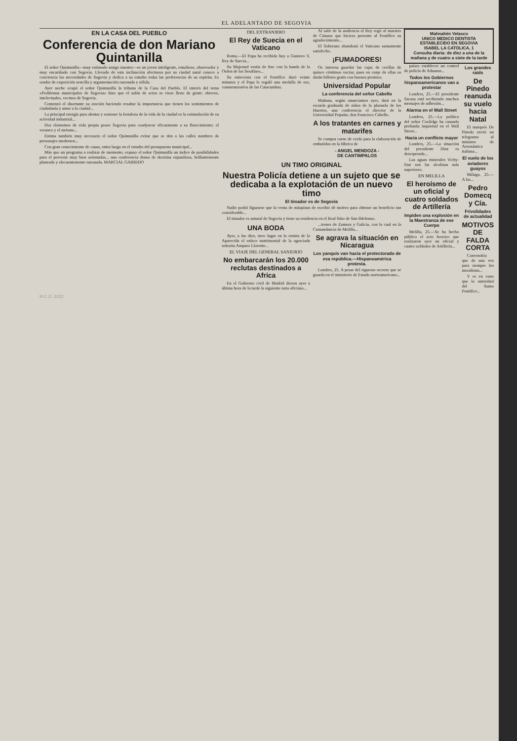EL ADELANTADO DE SEGOVIA
EN LA CASA DEL PUEBLO
Conferencia de don Mariano Quintanilla
El señor Quintanilla—muy estimado amigo nuestro—es un joven inteligente, estudioso, observador y muy encariñado con Segovia. Llevado de esta inclinación afectuosa por su ciudad natal conoce a conciencia las necesidades de Segovia y dedica a su estudio todas las preferencias de su espíritu. Es orador de exposición sencilla y argumentación razonada y sólida.
Ayer noche ocupó el señor Quintanilla la tribuna de la Casa del Pueblo. El interés del tema «Problemas municipales de Segovia» hizo que el salón de actos se viese lleno de gente: obreros, intelectuales, vecinos de Segovia.
Comenzó el disertante su oración haciendo resaltar la importancia que tienen los sentimientos de ciudadanía y amor a la ciudad...
La principal energía para alentar y sostener la fortaleza de la vida de la ciudad es la estimulación de su actividad industrial...
Dos elementos de vida propia posee Segovia para coadyuvar eficazmente a su florecimiento: el veraneo y el turismo...
Estima también muy necesario el señor Quintanilla evitar que se den a las calles nombres de personajes modernos...
Con gran conocimiento de causa, entra luego en el estudio del presupuesto municipal...
Más que un programa a realizar de momento, expuso el señor Quintanilla un índice de posibilidades para el porvenir muy bien orientadas... una conferencia densa de doctrina enjundiosa, brillantemente planeada y elocuentemente razonada. MARCIAL GARRIDO
DEL EXTRANJERO
El Rey de Suecia en el Vaticano
Roma.—El Papa ha recibido hoy a Gustavo V, Rey de Suecia...
Su Majestad vestía de frac con la banda de la Orden de los Serafines...
Su entrevista con el Pontífice duró veinte minutos y el Papa le regaló una medalla de oro, conmemorativa de las Catacumbas.
Al salir de la audiencia el Rey rogó al maestro de Cámara que hiciera presente al Pontífice su agradecimiento...
El Soberano abandonó el Vaticano sumamente satisfecho.
¡FUMADORES!
Os interesa guardar las cajas de cerillas de quince céntimos vacías; pues en canje de ellas os darán billetes gratis con buenos premios.
Universidad Popular
La conferencia del señor Cabello
Mañana, según anunciamos ayer, dará en la escuela graduada de niños de la plazuela de los Huertos, una conferencia el director de la Universidad Popular, don Francisco Cabello.
A los tratantes en carnes y matarifes
Se compra carne de cerdo para la elaboración de embutidos en la fábrica de
- ANGEL MENDOZA -
DE CANTIMPALOS
UN TIMO ORIGINAL
Nuestra Policía detiene a un sujeto que se dedicaba a la explotación de un nuevo timo
El timador es de Segovia
Nadie podrá figurarse que la venta de máquinas de escribir dé motivo para obtener un beneficio tan considerable...
El timador es natural de Segovia y tiene su residencia en el Real Sitio de San Ildefonso.
UNA BODA
Ayer, a las diez, tuvo lugar en la ermita de la Aparecida el enlace matrimonial de la agraciada señorita Amparo Llorente...
EL VIAJE DEL GENERAL SANJURJO
No embarcarán los 20.000 reclutas destinados a Africa
En el Gobierno civil de Madrid dieron ayer a última hora de la tarde la siguiente nota oficinsa...
...trenes de Zamora y Galicia, con lo cual en la Comandancia de Melilla...
Se agrava la situación en Nicaragua
Los yanquis van hacia el protectorado de esa república.—Hispanoamérica protesta.
Londres, 25. A pesar del riguroso secreto que se guarda en el ministerio de Estado norteamericano...
Mahnahén Velasco
UNICO MEDICO DENTISTA ESTABLECIDO EN SEGOVIA
ISABEL LA CATÓLICA, 1
Consulta diaria: de diez a una de la mañana y de cuatro a siete de la tarde
países establecer un control de policía de Aduanas...
Todos los Gobiernos hispanoamericanos van a protestar
Londres, 25.—El presidente Sacasa está recibiendo muchos mensajes de adhesión...
Alarma en el Wall Street
Londres, 25.—La política del señor Coolidge ha causado profunda inquietud en el Wall Street...
Hacia un conflicto mayor
Londres, 25.—La situación del presidente Díaz es desesperada...
Las aguas minerales Vichy-Etat son las alcalinas más superiores.
EN MELILLA
El heroísmo de un oficial y cuatro soldados de Artillería
Impiden una explosión en la Maestranza de ese Cuerpo
Melilla, 25.—Se ha hecho público el acto heroico que realizaron ayer un oficial y cuatro soldados de Artillería...
Los grandes raids
De Pinedo reanuda su vuelo hacia Natal
El marqués De Pinedo envió un telegrama al ministro de Aeronáutica italiana...
El vuelo de los aviadores guayos
Málaga, 25.—A las...
Pedro Domecq y Cía.
Frivolidades de actualidad
MOTIVOS DE FALDA CORTA
Convendría que de una vez para siempre los moralistas...
Y es en vano que la autoridad del Sumo Pontífice...
M.C.D. 2022